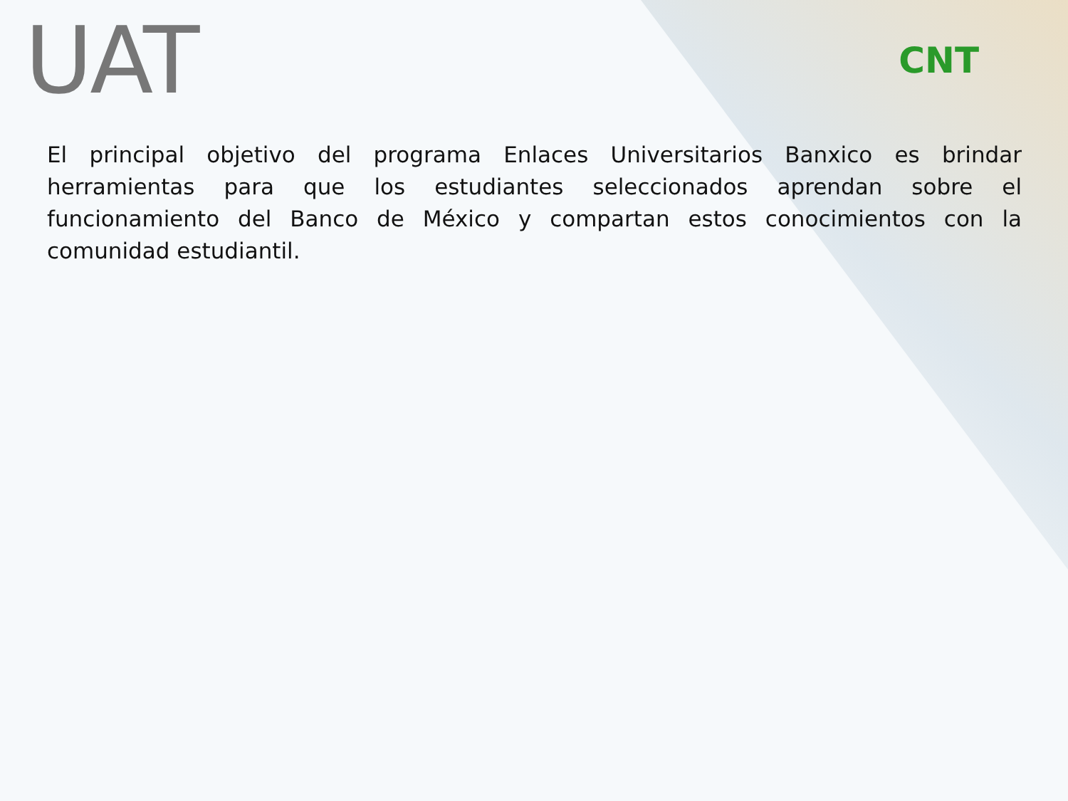UAT
CNT
El principal objetivo del programa Enlaces Universitarios Banxico es brindar herramientas para que los estudiantes seleccionados aprendan sobre el funcionamiento del Banco de México y compartan estos conocimientos con la comunidad estudiantil.